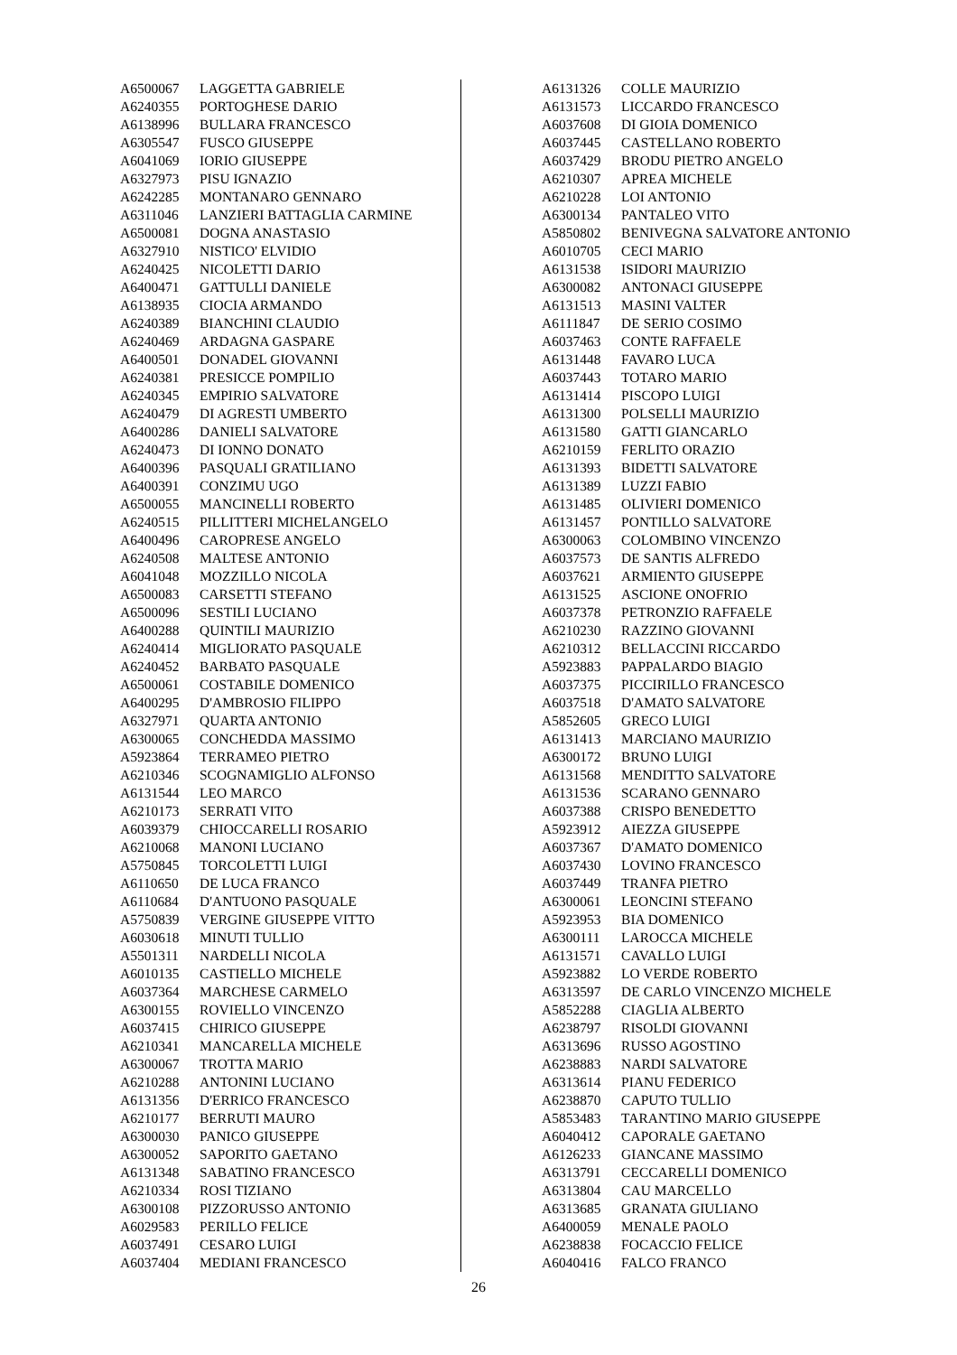| A6500067 | LAGGETTA GABRIELE |
| A6240355 | PORTOGHESE DARIO |
| A6138996 | BULLARA FRANCESCO |
| A6305547 | FUSCO GIUSEPPE |
| A6041069 | IORIO GIUSEPPE |
| A6327973 | PISU IGNAZIO |
| A6242285 | MONTANARO GENNARO |
| A6311046 | LANZIERI BATTAGLIA CARMINE |
| A6500081 | DOGNA ANASTASIO |
| A6327910 | NISTICO' ELVIDIO |
| A6240425 | NICOLETTI DARIO |
| A6400471 | GATTULLI DANIELE |
| A6138935 | CIOCIA ARMANDO |
| A6240389 | BIANCHINI CLAUDIO |
| A6240469 | ARDAGNA GASPARE |
| A6400501 | DONADEL GIOVANNI |
| A6240381 | PRESICCE POMPILIO |
| A6240345 | EMPIRIO SALVATORE |
| A6240479 | DI AGRESTI UMBERTO |
| A6400286 | DANIELI SALVATORE |
| A6240473 | DI IONNO DONATO |
| A6400396 | PASQUALI GRATILIANO |
| A6400391 | CONZIMU UGO |
| A6500055 | MANCINELLI ROBERTO |
| A6240515 | PILLITTERI MICHELANGELO |
| A6400496 | CAROPRESE ANGELO |
| A6240508 | MALTESE ANTONIO |
| A6041048 | MOZZILLO NICOLA |
| A6500083 | CARSETTI STEFANO |
| A6500096 | SESTILI LUCIANO |
| A6400288 | QUINTILI MAURIZIO |
| A6240414 | MIGLIORATO PASQUALE |
| A6240452 | BARBATO PASQUALE |
| A6500061 | COSTABILE DOMENICO |
| A6400295 | D'AMBROSIO FILIPPO |
| A6327971 | QUARTA ANTONIO |
| A6300065 | CONCHEDDA MASSIMO |
| A5923864 | TERRAMEO PIETRO |
| A6210346 | SCOGNAMIGLIO ALFONSO |
| A6131544 | LEO MARCO |
| A6210173 | SERRATI VITO |
| A6039379 | CHIOCCARELLI ROSARIO |
| A6210068 | MANONI LUCIANO |
| A5750845 | TORCOLETTI LUIGI |
| A6110650 | DE LUCA FRANCO |
| A6110684 | D'ANTUONO PASQUALE |
| A5750839 | VERGINE GIUSEPPE VITTO |
| A6030618 | MINUTI TULLIO |
| A5501311 | NARDELLI NICOLA |
| A6010135 | CASTIELLO MICHELE |
| A6037364 | MARCHESE CARMELO |
| A6300155 | ROVIELLO VINCENZO |
| A6037415 | CHIRICO GIUSEPPE |
| A6210341 | MANCARELLA MICHELE |
| A6300067 | TROTTA MARIO |
| A6210288 | ANTONINI LUCIANO |
| A6131356 | D'ERRICO FRANCESCO |
| A6210177 | BERRUTI MAURO |
| A6300030 | PANICO GIUSEPPE |
| A6300052 | SAPORITO GAETANO |
| A6131348 | SABATINO FRANCESCO |
| A6210334 | ROSI TIZIANO |
| A6300108 | PIZZORUSSO ANTONIO |
| A6029583 | PERILLO FELICE |
| A6037491 | CESARO LUIGI |
| A6037404 | MEDIANI FRANCESCO |
| A6131326 | COLLE MAURIZIO |
| A6131573 | LICCARDO FRANCESCO |
| A6037608 | DI GIOIA DOMENICO |
| A6037445 | CASTELLANO ROBERTO |
| A6037429 | BRODU PIETRO ANGELO |
| A6210307 | APREA MICHELE |
| A6210228 | LOI ANTONIO |
| A6300134 | PANTALEO VITO |
| A5850802 | BENIVEGNA SALVATORE ANTONIO |
| A6010705 | CECI MARIO |
| A6131538 | ISIDORI MAURIZIO |
| A6300082 | ANTONACI GIUSEPPE |
| A6131513 | MASINI VALTER |
| A6111847 | DE SERIO COSIMO |
| A6037463 | CONTE RAFFAELE |
| A6131448 | FAVARO LUCA |
| A6037443 | TOTARO MARIO |
| A6131414 | PISCOPO LUIGI |
| A6131300 | POLSELLI MAURIZIO |
| A6131580 | GATTI GIANCARLO |
| A6210159 | FERLITO ORAZIO |
| A6131393 | BIDETTI SALVATORE |
| A6131389 | LUZZI FABIO |
| A6131485 | OLIVIERI DOMENICO |
| A6131457 | PONTILLO SALVATORE |
| A6300063 | COLOMBINO VINCENZO |
| A6037573 | DE SANTIS ALFREDO |
| A6037621 | ARMIENTO GIUSEPPE |
| A6131525 | ASCIONE ONOFRIO |
| A6037378 | PETRONZIO RAFFAELE |
| A6210230 | RAZZINO GIOVANNI |
| A6210312 | BELLACCINI RICCARDO |
| A5923883 | PAPPALARDO BIAGIO |
| A6037375 | PICCIRILLO FRANCESCO |
| A6037518 | D'AMATO SALVATORE |
| A5852605 | GRECO LUIGI |
| A6131413 | MARCIANO MAURIZIO |
| A6300172 | BRUNO LUIGI |
| A6131568 | MENDITTO SALVATORE |
| A6131536 | SCARANO GENNARO |
| A6037388 | CRISPO BENEDETTO |
| A5923912 | AIEZZA GIUSEPPE |
| A6037367 | D'AMATO DOMENICO |
| A6037430 | LOVINO FRANCESCO |
| A6037449 | TRANFA PIETRO |
| A6300061 | LEONCINI STEFANO |
| A5923953 | BIA DOMENICO |
| A6300111 | LAROCCA MICHELE |
| A6131571 | CAVALLO LUIGI |
| A5923882 | LO VERDE ROBERTO |
| A6313597 | DE CARLO VINCENZO MICHELE |
| A5852288 | CIAGLIA ALBERTO |
| A6238797 | RISOLDI GIOVANNI |
| A6313696 | RUSSO AGOSTINO |
| A6238883 | NARDI SALVATORE |
| A6313614 | PIANU FEDERICO |
| A6238870 | CAPUTO TULLIO |
| A5853483 | TARANTINO MARIO GIUSEPPE |
| A6040412 | CAPORALE GAETANO |
| A6126233 | GIANCANE MASSIMO |
| A6313791 | CECCARELLI DOMENICO |
| A6313804 | CAU MARCELLO |
| A6313685 | GRANATA GIULIANO |
| A6400059 | MENALE PAOLO |
| A6238838 | FOCACCIO FELICE |
| A6040416 | FALCO FRANCO |
26